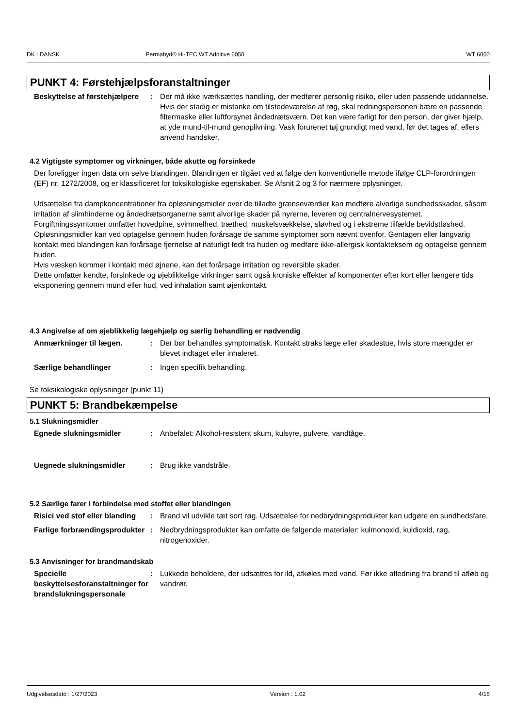DK : DANSK Permahyd® Hi-TEC WT Additive 6050 WT 6050
PUNKT 4: Førstehjælpsforanstaltninger
Beskyttelse af førstehjælpere
: Der må ikke iværksættes handling, der medfører personlig risiko, eller uden passende uddannelse. Hvis der stadig er mistanke om tilstedeværelse af røg, skal redningspersonen bære en passende filtermaske eller luftforsynet åndedrætsværn. Det kan være farligt for den person, der giver hjælp, at yde mund-til-mund genoplivning. Vask forurenet tøj grundigt med vand, før det tages af, ellers anvend handsker.
4.2 Vigtigste symptomer og virkninger, både akutte og forsinkede
Der foreligger ingen data om selve blandingen. Blandingen er tilgået ved at følge den konventionelle metode ifølge CLP-forordningen (EF) nr. 1272/2008, og er klassificeret for toksikologiske egenskaber. Se Afsnit 2 og 3 for nærmere oplysninger.
Udsættelse fra dampkoncentrationer fra opløsningsmidler over de tilladte grænseværdier kan medføre alvorlige sundhedsskader, såsom irritation af slimhinderne og åndedrætsorganerne samt alvorlige skader på nyrerne, leveren og centralnervesystemet. Forgiftningssymtomer omfatter hovedpine, svimmelhed, træthed, muskelsvækkelse, sløvhed og i ekstreme tilfælde bevidstløshed.
Opløsningsmidler kan ved optagelse gennem huden forårsage de samme symptomer som nævnt ovenfor. Gentagen eller langvarig kontakt med blandingen kan forårsage fjernelse af naturligt fedt fra huden og medføre ikke-allergisk kontakteksem og optagelse gennem huden.
Hvis væsken kommer i kontakt med øjnene, kan det forårsage irritation og reversible skader.
Dette omfatter kendte, forsinkede og øjeblikkelige virkninger samt også kroniske effekter af komponenter efter kort eller længere tids eksponering gennem mund eller hud, ved inhalation samt øjenkontakt.
4.3 Angivelse af om øjeblikkelig lægehjælp og særlig behandling er nødvendig
Anmærkninger til lægen. : Der bør behandles symptomatisk. Kontakt straks læge eller skadestue, hvis store mængder er blevet indtaget eller inhaleret.
Særlige behandlinger : Ingen specifik behandling.
Se toksikologiske oplysninger (punkt 11)
PUNKT 5: Brandbekæmpelse
5.1 Slukningsmidler
Egnede slukningsmidler : Anbefalet: Alkohol-resistent skum, kulsyre, pulvere, vandtåge.
Uegnede slukningsmidler : Brug ikke vandstråle.
5.2 Særlige farer i forbindelse med stoffet eller blandingen
Risici ved stof eller blanding
: Brand vil udvikle tæt sort røg. Udsættelse for nedbrydningsprodukter kan udgøre en sundhedsfare.
Farlige forbrændingsprodukter
: Nedbrydningsprodukter kan omfatte de følgende materialer: kulmonoxid, kuldioxid, røg, nitrogenoxider.
5.3 Anvisninger for brandmandskab
Specielle beskyttelsesforanstaltninger for brandslukningspersonale
: Lukkede beholdere, der udsættes for ild, afkøles med vand. Før ikke afledning fra brand til afløb og vandrør.
Udgivelsesdato : 1/27/2023 Version : 1.02 4/16